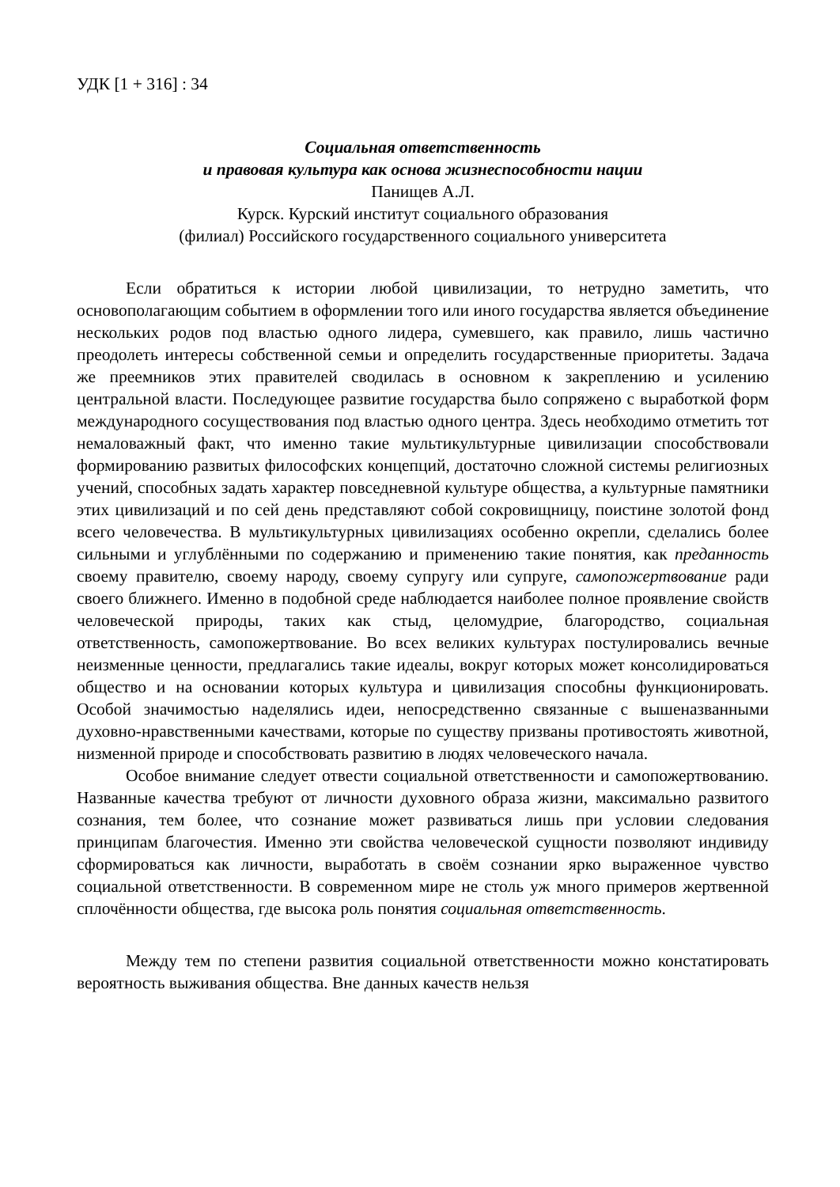УДК [1 + 316] : 34
Социальная ответственность
и правовая культура как основа жизнеспособности нации
Панищев А.Л.
Курск. Курский институт социального образования
(филиал) Российского государственного социального университета
Если обратиться к истории любой цивилизации, то нетрудно заметить, что основополагающим событием в оформлении того или иного государства является объединение нескольких родов под властью одного лидера, сумевшего, как правило, лишь частично преодолеть интересы собственной семьи и определить государственные приоритеты. Задача же преемников этих правителей сводилась в основном к закреплению и усилению центральной власти. Последующее развитие государства было сопряжено с выработкой форм международного сосуществования под властью одного центра. Здесь необходимо отметить тот немаловажный факт, что именно такие мультикультурные цивилизации способствовали формированию развитых философских концепций, достаточно сложной системы религиозных учений, способных задать характер повседневной культуре общества, а культурные памятники этих цивилизаций и по сей день представляют собой сокровищницу, поистине золотой фонд всего человечества. В мультикультурных цивилизациях особенно окрепли, сделались более сильными и углублёнными по содержанию и применению такие понятия, как преданность своему правителю, своему народу, своему супругу или супруге, самопожертвование ради своего ближнего. Именно в подобной среде наблюдается наиболее полное проявление свойств человеческой природы, таких как стыд, целомудрие, благородство, социальная ответственность, самопожертвование. Во всех великих культурах постулировались вечные неизменные ценности, предлагались такие идеалы, вокруг которых может консолидироваться общество и на основании которых культура и цивилизация способны функционировать. Особой значимостью наделялись идеи, непосредственно связанные с вышеназванными духовно-нравственными качествами, которые по существу призваны противостоять животной, низменной природе и способствовать развитию в людях человеческого начала.
Особое внимание следует отвести социальной ответственности и самопожертвованию. Названные качества требуют от личности духовного образа жизни, максимально развитого сознания, тем более, что сознание может развиваться лишь при условии следования принципам благочестия. Именно эти свойства человеческой сущности позволяют индивиду сформироваться как личности, выработать в своём сознании ярко выраженное чувство социальной ответственности. В современном мире не столь уж много примеров жертвенной сплочённости общества, где высока роль понятия социальная ответственность.
Между тем по степени развития социальной ответственности можно констатировать вероятность выживания общества. Вне данных качеств нельзя